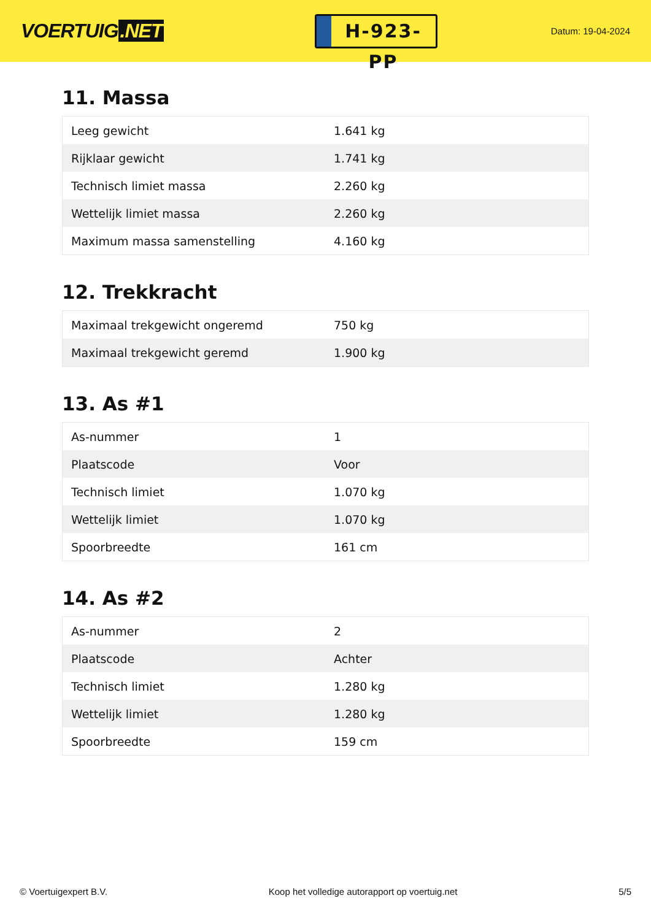VOERTUIG.NET
H-923-PP
Datum: 19-04-2024
11. Massa
| Leeg gewicht | 1.641 kg |
| Rijklaar gewicht | 1.741 kg |
| Technisch limiet massa | 2.260 kg |
| Wettelijk limiet massa | 2.260 kg |
| Maximum massa samenstelling | 4.160 kg |
12. Trekkracht
| Maximaal trekgewicht ongeremd | 750 kg |
| Maximaal trekgewicht geremd | 1.900 kg |
13. As #1
| As-nummer | 1 |
| Plaatscode | Voor |
| Technisch limiet | 1.070 kg |
| Wettelijk limiet | 1.070 kg |
| Spoorbreedte | 161 cm |
14. As #2
| As-nummer | 2 |
| Plaatscode | Achter |
| Technisch limiet | 1.280 kg |
| Wettelijk limiet | 1.280 kg |
| Spoorbreedte | 159 cm |
© Voertuigexpert B.V. Koop het volledige autorapport op voertuig.net 5/5